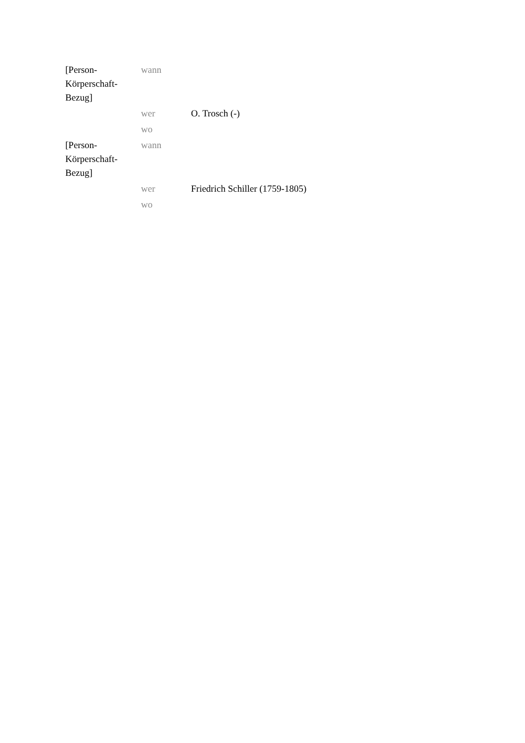| [Person- Körperschaft- Bezug] | wann | |
| | wer | O. Trosch (-) |
| | wo | |
| [Person- Körperschaft- Bezug] | wann | |
| | wer | Friedrich Schiller (1759-1805) |
| | wo | |